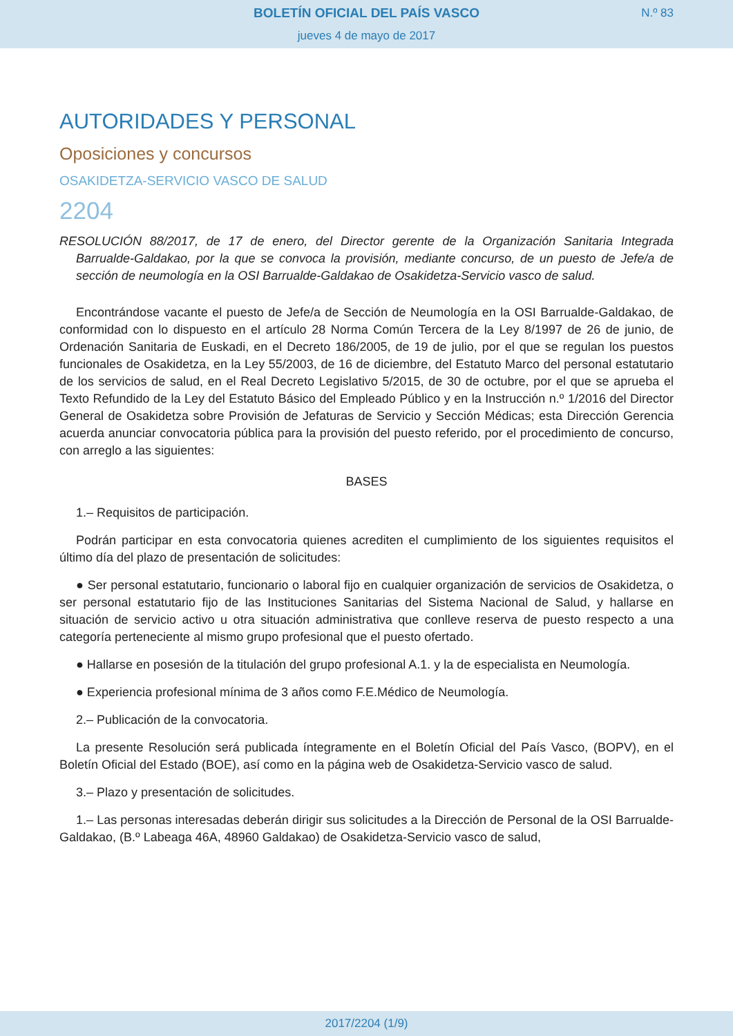BOLETÍN OFICIAL DEL PAÍS VASCO
jueves 4 de mayo de 2017
N.º 83
AUTORIDADES Y PERSONAL
Oposiciones y concursos
OSAKIDETZA-SERVICIO VASCO DE SALUD
2204
RESOLUCIÓN 88/2017, de 17 de enero, del Director gerente de la Organización Sanitaria Integrada Barrualde-Galdakao, por la que se convoca la provisión, mediante concurso, de un puesto de Jefe/a de sección de neumología en la OSI Barrualde-Galdakao de Osakidetza-Servicio vasco de salud.
Encontrándose vacante el puesto de Jefe/a de Sección de Neumología en la OSI Barrualde-Galdakao, de conformidad con lo dispuesto en el artículo 28 Norma Común Tercera de la Ley 8/1997 de 26 de junio, de Ordenación Sanitaria de Euskadi, en el Decreto 186/2005, de 19 de julio, por el que se regulan los puestos funcionales de Osakidetza, en la Ley 55/2003, de 16 de diciembre, del Estatuto Marco del personal estatutario de los servicios de salud, en el Real Decreto Legislativo 5/2015, de 30 de octubre, por el que se aprueba el Texto Refundido de la Ley del Estatuto Básico del Empleado Público y en la Instrucción n.º 1/2016 del Director General de Osakidetza sobre Provisión de Jefaturas de Servicio y Sección Médicas; esta Dirección Gerencia acuerda anunciar convocatoria pública para la provisión del puesto referido, por el procedimiento de concurso, con arreglo a las siguientes:
BASES
1.– Requisitos de participación.
Podrán participar en esta convocatoria quienes acrediten el cumplimiento de los siguientes requisitos el último día del plazo de presentación de solicitudes:
● Ser personal estatutario, funcionario o laboral fijo en cualquier organización de servicios de Osakidetza, o ser personal estatutario fijo de las Instituciones Sanitarias del Sistema Nacional de Salud, y hallarse en situación de servicio activo u otra situación administrativa que conlleve reserva de puesto respecto a una categoría perteneciente al mismo grupo profesional que el puesto ofertado.
● Hallarse en posesión de la titulación del grupo profesional A.1. y la de especialista en Neumología.
● Experiencia profesional mínima de 3 años como F.E.Médico de Neumología.
2.– Publicación de la convocatoria.
La presente Resolución será publicada íntegramente en el Boletín Oficial del País Vasco, (BOPV), en el Boletín Oficial del Estado (BOE), así como en la página web de Osakidetza-Servicio vasco de salud.
3.– Plazo y presentación de solicitudes.
1.– Las personas interesadas deberán dirigir sus solicitudes a la Dirección de Personal de la OSI Barrualde-Galdakao, (B.º Labeaga 46A, 48960 Galdakao) de Osakidetza-Servicio vasco de salud,
2017/2204 (1/9)